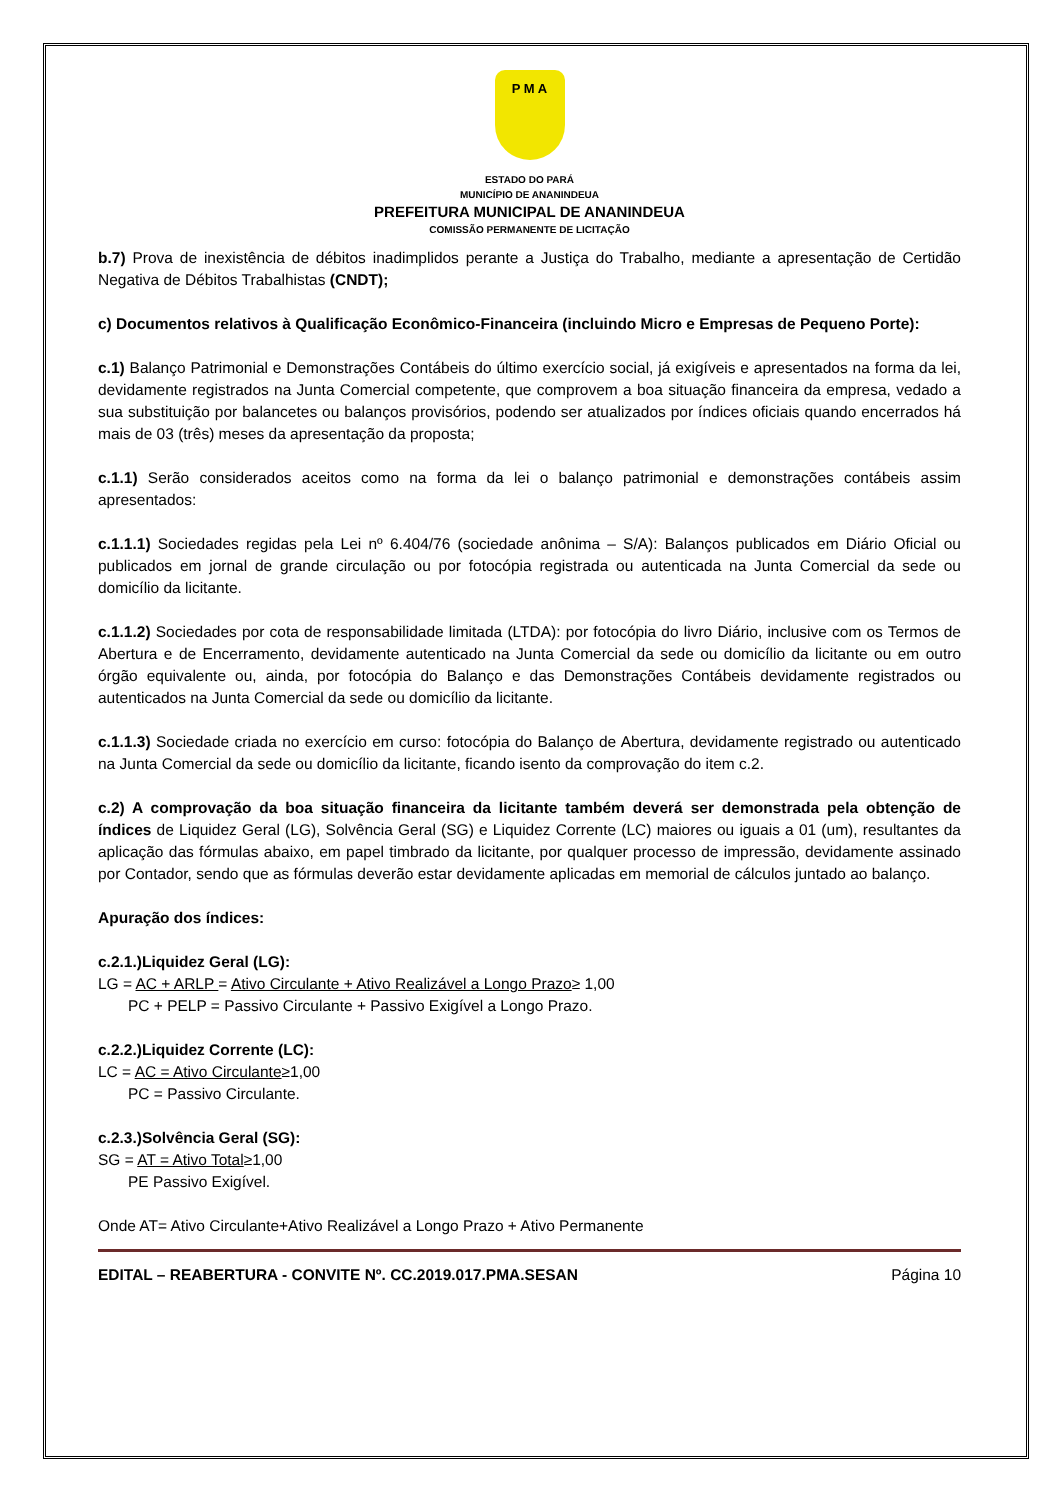P M A
ESTADO DO PARÁ
MUNICÍPIO DE ANANINDEUA
PREFEITURA MUNICIPAL DE ANANINDEUA
COMISSÃO PERMANENTE DE LICITAÇÃO
b.7) Prova de inexistência de débitos inadimplidos perante a Justiça do Trabalho, mediante a apresentação de Certidão Negativa de Débitos Trabalhistas (CNDT);
c) Documentos relativos à Qualificação Econômico-Financeira (incluindo Micro e Empresas de Pequeno Porte):
c.1) Balanço Patrimonial e Demonstrações Contábeis do último exercício social, já exigíveis e apresentados na forma da lei, devidamente registrados na Junta Comercial competente, que comprovem a boa situação financeira da empresa, vedado a sua substituição por balancetes ou balanços provisórios, podendo ser atualizados por índices oficiais quando encerrados há mais de 03 (três) meses da apresentação da proposta;
c.1.1) Serão considerados aceitos como na forma da lei o balanço patrimonial e demonstrações contábeis assim apresentados:
c.1.1.1) Sociedades regidas pela Lei nº 6.404/76 (sociedade anônima – S/A): Balanços publicados em Diário Oficial ou publicados em jornal de grande circulação ou por fotocópia registrada ou autenticada na Junta Comercial da sede ou domicílio da licitante.
c.1.1.2) Sociedades por cota de responsabilidade limitada (LTDA): por fotocópia do livro Diário, inclusive com os Termos de Abertura e de Encerramento, devidamente autenticado na Junta Comercial da sede ou domicílio da licitante ou em outro órgão equivalente ou, ainda, por fotocópia do Balanço e das Demonstrações Contábeis devidamente registrados ou autenticados na Junta Comercial da sede ou domicílio da licitante.
c.1.1.3) Sociedade criada no exercício em curso: fotocópia do Balanço de Abertura, devidamente registrado ou autenticado na Junta Comercial da sede ou domicílio da licitante, ficando isento da comprovação do item c.2.
c.2) A comprovação da boa situação financeira da licitante também deverá ser demonstrada pela obtenção de índices de Liquidez Geral (LG), Solvência Geral (SG) e Liquidez Corrente (LC) maiores ou iguais a 01 (um), resultantes da aplicação das fórmulas abaixo, em papel timbrado da licitante, por qualquer processo de impressão, devidamente assinado por Contador, sendo que as fórmulas deverão estar devidamente aplicadas em memorial de cálculos juntado ao balanço.
Apuração dos índices:
c.2.1.)Liquidez Geral (LG):
LG = AC + ARLP = Ativo Circulante + Ativo Realizável a Longo Prazo≥ 1,00
PC + PELP = Passivo Circulante + Passivo Exigível a Longo Prazo.
c.2.2.)Liquidez Corrente (LC):
LC = AC = Ativo Circulante≥1,00
PC = Passivo Circulante.
c.2.3.)Solvência Geral (SG):
SG = AT = Ativo Total≥1,00
PE Passivo Exigível.
Onde AT= Ativo Circulante+Ativo Realizável a Longo Prazo + Ativo Permanente
EDITAL – REABERTURA - CONVITE Nº. CC.2019.017.PMA.SESAN Página 10